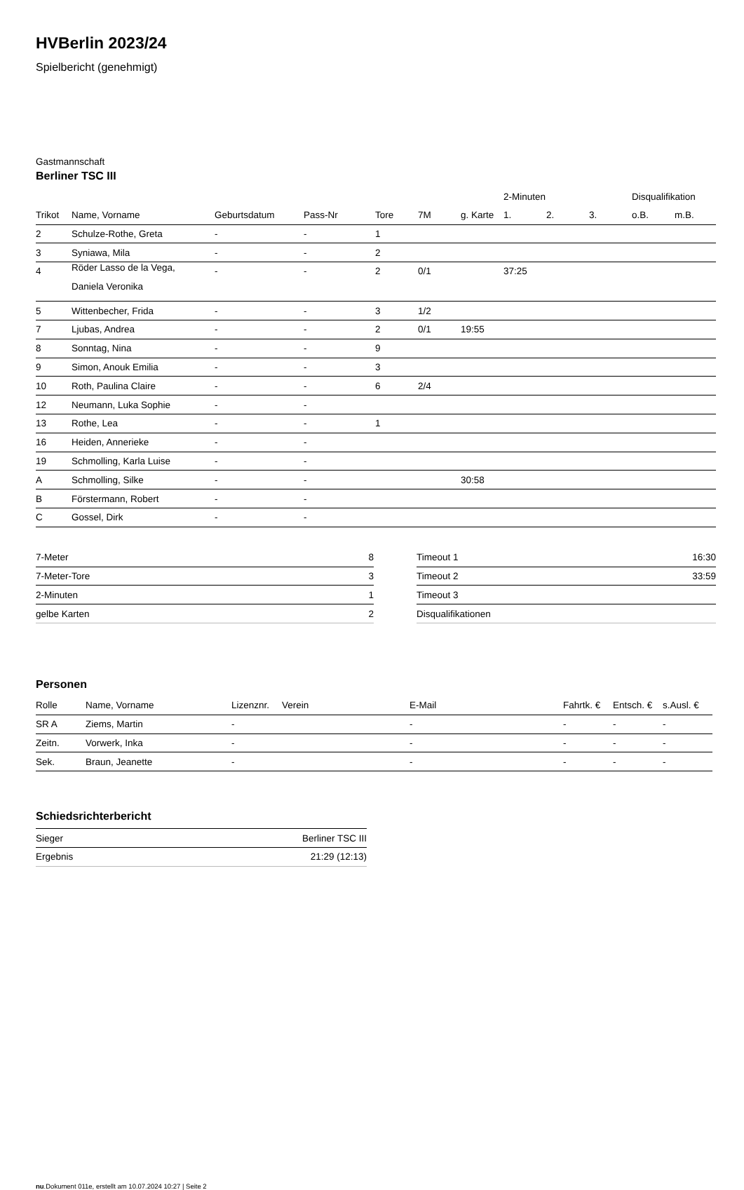HVBerlin 2023/24
Spielbericht (genehmigt)
Gastmannschaft
Berliner TSC III
| | | | | | | | 2-Minuten | | | Disqualifikation | |
| --- | --- | --- | --- | --- | --- | --- | --- | --- | --- | --- | --- |
| Trikot | Name, Vorname | Geburtsdatum | Pass-Nr | Tore | 7M | g. Karte | 1. | 2. | 3. | o.B. | m.B. |
| 2 | Schulze-Rothe, Greta | - | - | 1 | | | | | | | |
| 3 | Syniawa, Mila | - | - | 2 | | | | | | | |
| 4 | Röder Lasso de la Vega, Daniela Veronika | - | - | 2 | 0/1 | | 37:25 | | | | |
| 5 | Wittenbecher, Frida | - | - | 3 | 1/2 | | | | | | |
| 7 | Ljubas, Andrea | - | - | 2 | 0/1 | 19:55 | | | | | |
| 8 | Sonntag, Nina | - | - | 9 | | | | | | | |
| 9 | Simon, Anouk Emilia | - | - | 3 | | | | | | | |
| 10 | Roth, Paulina Claire | - | - | 6 | 2/4 | | | | | | |
| 12 | Neumann, Luka Sophie | - | - | | | | | | | | |
| 13 | Rothe, Lea | - | - | 1 | | | | | | | |
| 16 | Heiden, Annerieke | - | - | | | | | | | | |
| 19 | Schmolling, Karla Luise | - | - | | | | | | | | |
| A | Schmolling, Silke | - | - | | | 30:58 | | | | | |
| B | Förstermann, Robert | - | - | | | | | | | | |
| C | Gossel, Dirk | - | - | | | | | | | | |
| 7-Meter | 8 |
| 7-Meter-Tore | 3 |
| 2-Minuten | 1 |
| gelbe Karten | 2 |
| Timeout 1 | 16:30 |
| Timeout 2 | 33:59 |
| Timeout 3 | |
| Disqualifikationen | |
Personen
| Rolle | Name, Vorname | Lizenznr. | Verein | E-Mail | Fahrtk. € | Entsch. € | s.Ausl. € |
| --- | --- | --- | --- | --- | --- | --- | --- |
| SR A | Ziems, Martin | - | | - | - | - | - |
| Zeitn. | Vorwerk, Inka | - | | - | - | - | - |
| Sek. | Braun, Jeanette | - | | - | - | - | - |
Schiedsrichterbericht
| Sieger | Berliner TSC III |
| Ergebnis | 21:29 (12:13) |
nu.Dokument 011e, erstellt am 10.07.2024 10:27 | Seite 2